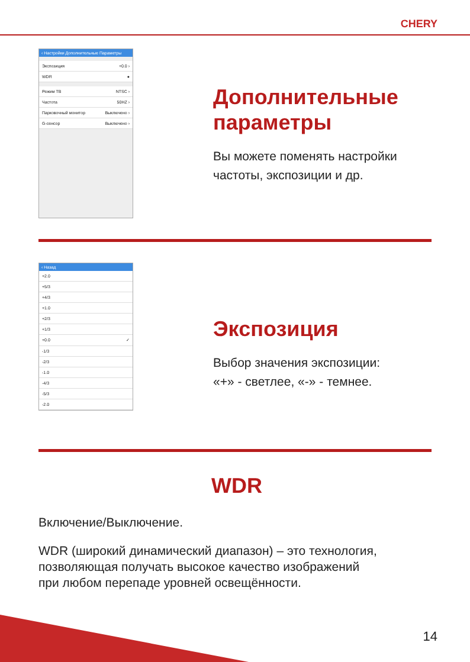CHERY
‹ Настройки Дополнительные Параметры
Экспозиция +0.0 ›
WDR ●
Режим ТВ NTSC ›
Частота 50HZ ›
Парковочный монитор Выключено ›
G-сенсор Выключено ›
Дополнительные
параметры
Вы можете поменять настройки
частоты, экспозиции и др.
‹ Назад
+2.0
+5/3
+4/3
+1.0
+2/3
+1/3
+0.0 ✓
-1/3
-2/3
-1.0
-4/3
-5/3
-2.0
Экспозиция
Выбор значения экспозиции:
«+» - светлее, «-» - темнее.
WDR
Включение/Выключение.
WDR (широкий динамический диапазон) – это технология,
позволяющая получать высокое качество изображений
при любом перепаде уровней освещённости.
14